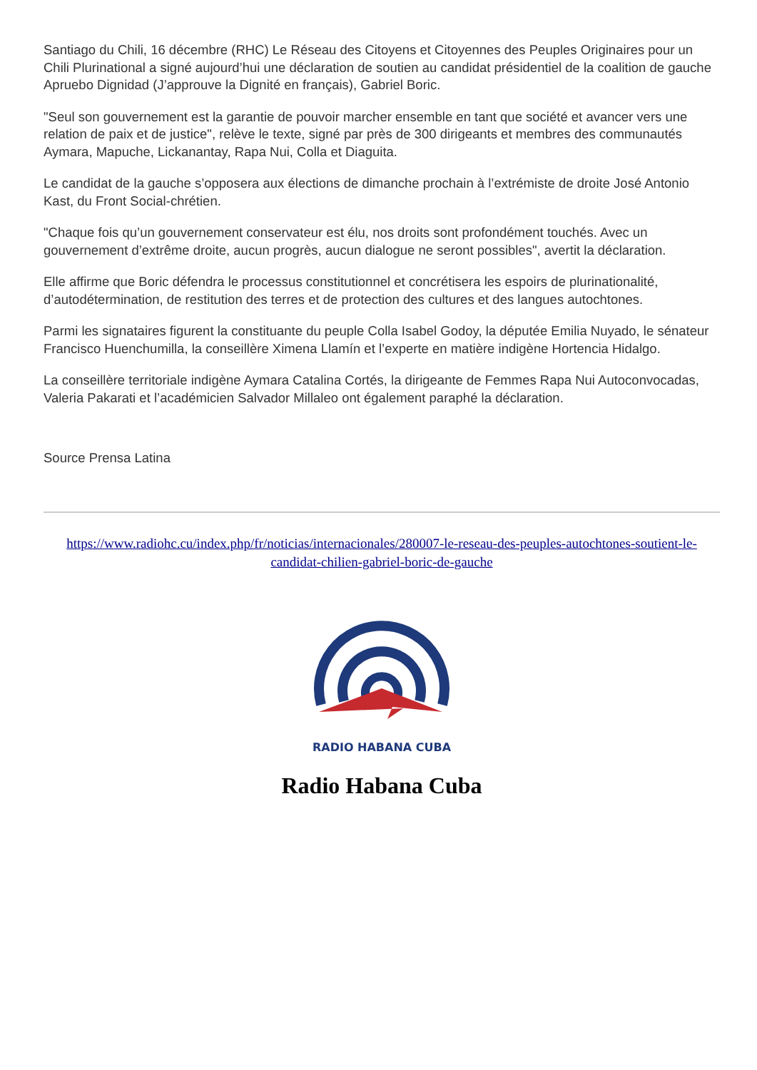Santiago du Chili, 16 décembre (RHC) Le Réseau des Citoyens et Citoyennes des Peuples Originaires pour un Chili Plurinational a signé aujourd’hui une déclaration de soutien au candidat présidentiel de la coalition de gauche Apruebo Dignidad (J’approuve la Dignité en français), Gabriel Boric.
"Seul son gouvernement est la garantie de pouvoir marcher ensemble en tant que société et avancer vers une relation de paix et de justice", relève le texte, signé par près de 300 dirigeants et membres des communautés Aymara, Mapuche, Lickanantay, Rapa Nui, Colla et Diaguita.
Le candidat de la gauche s’opposera aux élections de dimanche prochain à l’extrémiste de droite José Antonio Kast, du Front Social-chrétien.
"Chaque fois qu’un gouvernement conservateur est élu, nos droits sont profondément touchés. Avec un gouvernement d’extrême droite, aucun progrès, aucun dialogue ne seront possibles", avertit la déclaration.
Elle affirme que Boric défendra le processus constitutionnel et concrétisera les espoirs de plurinationalité, d’autodétermination, de restitution des terres et de protection des cultures et des langues autochtones.
Parmi les signataires figurent la constituante du peuple Colla Isabel Godoy, la députée Emilia Nuyado, le sénateur Francisco Huenchumilla, la conseillère Ximena Llamín et l’experte en matière indigène Hortencia Hidalgo.
La conseillère territoriale indigène Aymara Catalina Cortés, la dirigeante de Femmes Rapa Nui Autoconvocadas, Valeria Pakarati et l’académicien Salvador Millaleo ont également paraphé la déclaration.
Source Prensa Latina
https://www.radiohc.cu/index.php/fr/noticias/internacionales/280007-le-reseau-des-peuples-autochtones-soutient-le-candidat-chilien-gabriel-boric-de-gauche
RADIO HABANA CUBA
Radio Habana Cuba